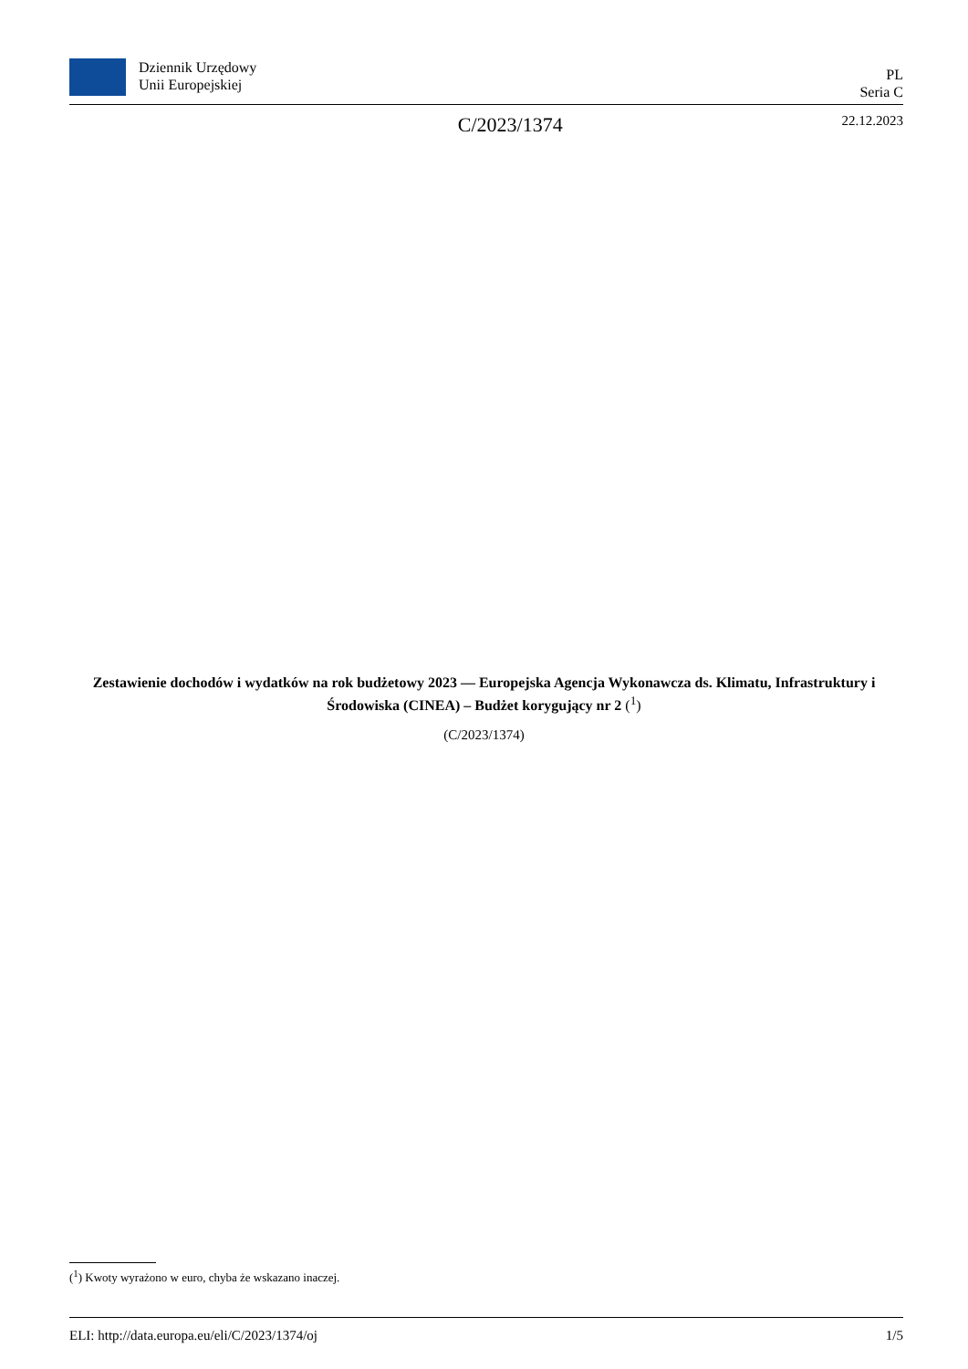Dziennik Urzędowy
Unii Europejskiej
PL
Seria C
C/2023/1374 22.12.2023
Zestawienie dochodów i wydatków na rok budżetowy 2023 — Europejska Agencja Wykonawcza ds. Klimatu, Infrastruktury i Środowiska (CINEA) – Budżet korygujący nr 2 (<sup>1</sup>)
(C/2023/1374)
(<sup>1</sup>) Kwoty wyrażono w euro, chyba że wskazano inaczej.
ELI: http://data.europa.eu/eli/C/2023/1374/oj 1/5